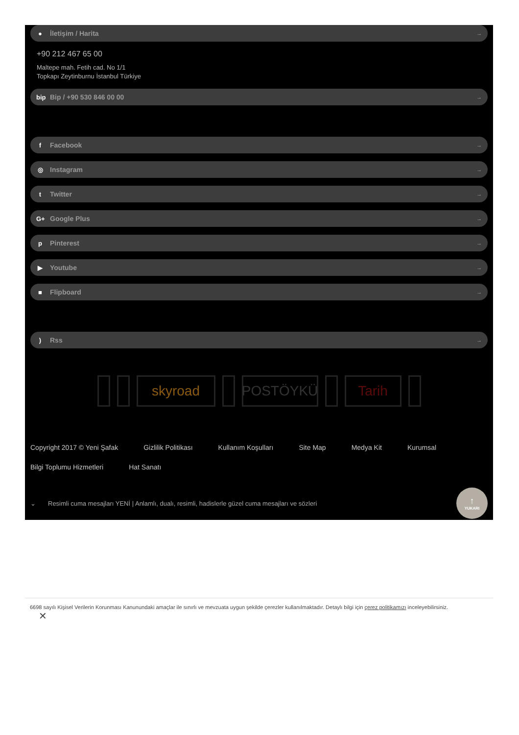● İletişim / Harita →
+90 212 467 65 00
Maltepe mah. Fetih cad. No 1/1
Topkapı Zeytinburnu İstanbul Türkiye
bip Bip / +90 530 846 00 00 →
f Facebook →
◎ Instagram →
t Twitter →
G+ Google Plus →
p Pinterest →
▶ Youtube →
■ Flipboard →
) Rss →
skyroad POSTÖYKÜ Tarih
Copyright 2017 © Yeni Şafak Gizlilik Politikası Kullanım Koşulları Site Map Medya Kit Kurumsal Bilgi Toplumu Hizmetleri Hat Sanatı
⌄ Resimli cuma mesajları YENİ | Anlamlı, dualı, resimli, hadislerle güzel cuma mesajları ve sözleri
↑
YUKARI
6698 sayılı Kişisel Verilerin Korunması Kanunundaki amaçlar ile sınırlı ve mevzuata uygun şekilde çerezler kullanılmaktadır. Detaylı bilgi için çerez politikamızı inceleyebilirsiniz.
✕